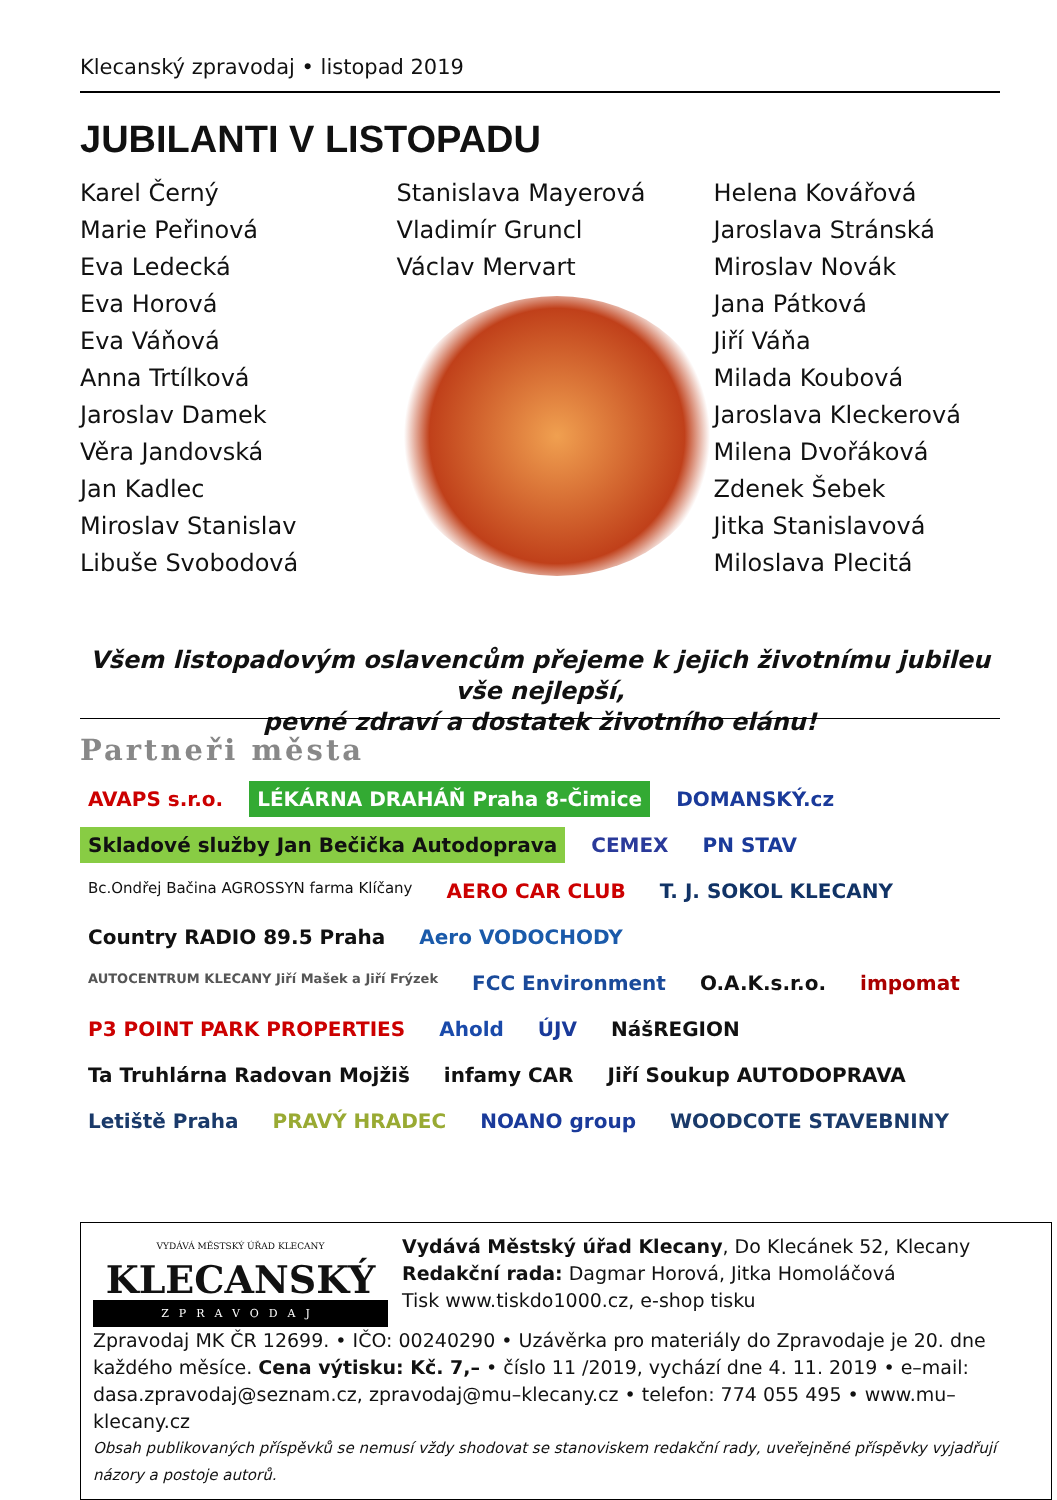Klecanský zpravodaj • listopad 2019
JUBILANTI V LISTOPADU
Karel Černý
Marie Peřinová
Eva Ledecká
Eva Horová
Eva Váňová
Anna Trtílková
Jaroslav Damek
Věra Jandovská
Jan Kadlec
Miroslav Stanislav
Libuše Svobodová
Stanislava Mayerová
Vladimír Gruncl
Václav Mervart
Helena Kovářová
Jaroslava Stránská
Miroslav Novák
Jana Pátková
Jiří Váňa
Milada Koubová
Jaroslava Kleckerová
Milena Dvořáková
Zdenek Šebek
Jitka Stanislavová
Miloslava Plecitá
Všem listopadovým oslavencům přejeme k jejich životnímu jubileu vše nejlepší,
pevné zdraví a dostatek životního elánu!
Partneři města
AVAPS s.r.o. LÉKÁRNA DRAHÁŇ Praha 8-Čimice DOMANSKÝ.cz Skladové služby Jan Bečička Autodoprava CEMEX PN STAV Bc.Ondřej Bačina AGROSSYN farma Klíčany AERO CAR CLUB T. J. SOKOL KLECANY Country RADIO 89.5 Praha Aero VODOCHODY AUTOCENTRUM KLECANY Jiří Mašek a Jiří Frýzek FCC Environment O.A.K.s.r.o. impomat P3 POINT PARK PROPERTIES Ahold ÚJV NášREGION Ta Truhlárna Radovan Mojžiš infamy CAR Jiří Soukup AUTODOPRAVA Letiště Praha PRAVÝ HRADEC NOANO group WOODCOTE STAVEBNINY
VYDÁVÁ MĚSTSKÝ ÚŘAD KLECANY
KLECANSKÝ
ZPRAVODAJ
Vydává Městský úřad Klecany, Do Klecánek 52, Klecany
Redakční rada: Dagmar Horová, Jitka Homoláčová
Tisk www.tiskdo1000.cz, e-shop tisku
Zpravodaj MK ČR 12699. • IČO: 00240290 • Uzávěrka pro materiály do Zpravodaje je 20. dne každého měsíce. Cena výtisku: Kč. 7,– • číslo 11 /2019, vychází dne 4. 11. 2019 • e–mail: dasa.zpravodaj@seznam.cz, zpravodaj@mu–klecany.cz • telefon: 774 055 495 • www.mu–klecany.cz
Obsah publikovaných příspěvků se nemusí vždy shodovat se stanoviskem redakční rady, uveřejněné příspěvky vyjadřují názory a postoje autorů.